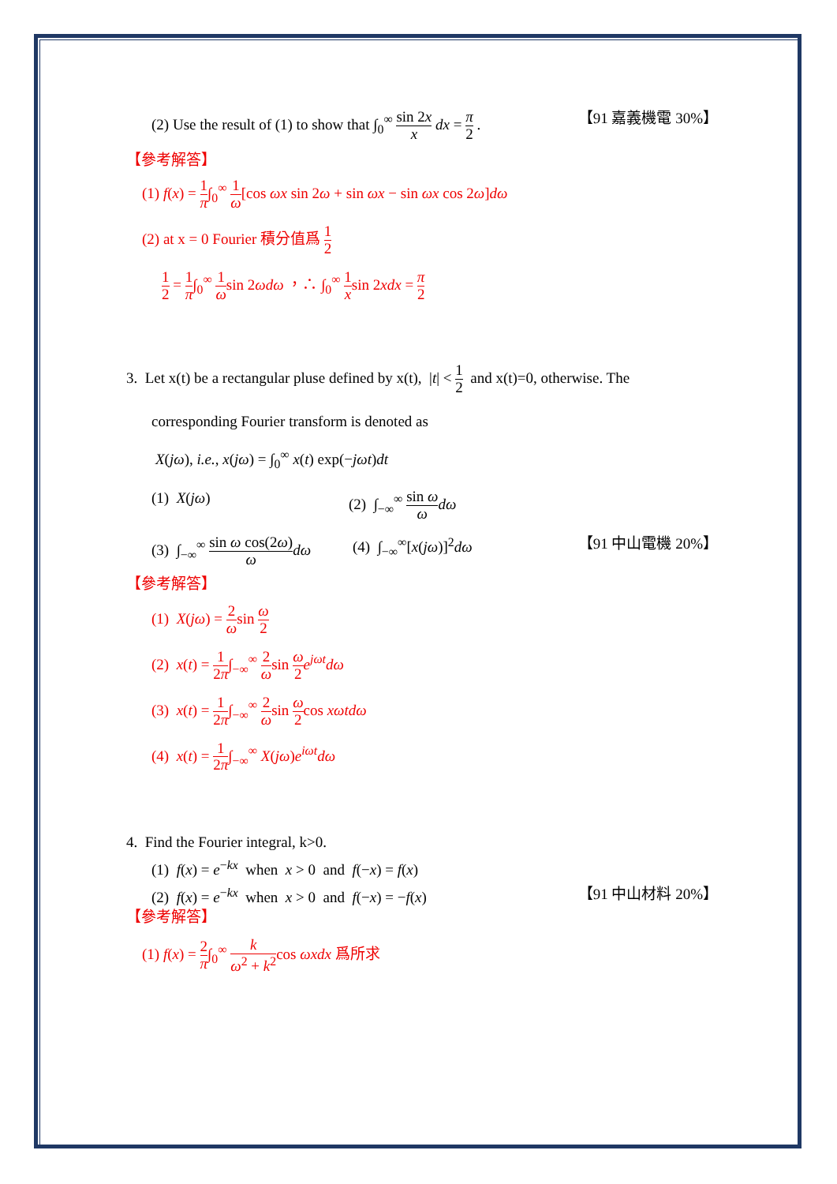(2) Use the result of (1) to show that ∫<sub>0</sub><sup>∞</sup> sin 2x x dx = π 2 .
【91 嘉義機電 30%】
【參考解答】
(1) f(x) = 1 π∫<sub>0</sub><sup>∞</sup> 1 ω[cos ωx sin 2ω + sin ωx − sin ωx cos 2ω]dω
(2) at x = 0 Fourier 積分值爲 1 2
1 2 = 1 π∫<sub>0</sub><sup>∞</sup> 1 ωsin 2ωdω ，∴ ∫<sub>0</sub><sup>∞</sup> 1 xsin 2xdx = π 2
3. Let x(t) be a rectangular pluse defined by x(t), |t| < 1 2 and x(t)=0, otherwise. The
corresponding Fourier transform is denoted as
X(jω), i.e., x(jω) = ∫<sub>0</sub><sup>∞</sup> x(t) exp(−jωt)dt
(1) X(jω) (2) ∫<sub>−∞</sub><sup>∞</sup> sin ω ω dω
(3) ∫<sub>−∞</sub><sup>∞</sup> sin ω cos(2ω) ω dω
(4) ∫<sub>−∞</sub><sup>∞</sup>[x(jω)]<sup>2</sup>dω 【91 中山電機 20%】
【參考解答】
(1) X(jω) = 2 ωsin ω 2
(2) x(t) = 1 2π∫<sub>−∞</sub><sup>∞</sup> 2 ωsin ω 2 e<sup>jωt</sup>dω
(3) x(t) = 1 2π∫<sub>−∞</sub><sup>∞</sup> 2 ωsin ω 2cos xωtdω
(4) x(t) = 1 2π∫<sub>−∞</sub><sup>∞</sup> X(jω)e<sup>iωt</sup>dω
4. Find the Fourier integral, k>0.
(1) f(x) = e<sup>−kx</sup> when x > 0 and f(−x) = f(x)
(2) f(x) = e<sup>−kx</sup> when x > 0 and f(−x) = −f(x)
【91 中山材料 20%】
【參考解答】
(1) f(x) = 2 π∫<sub>0</sub><sup>∞</sup> k ω<sup>2</sup> + k<sup>2</sup>cos ωxdx 爲所求